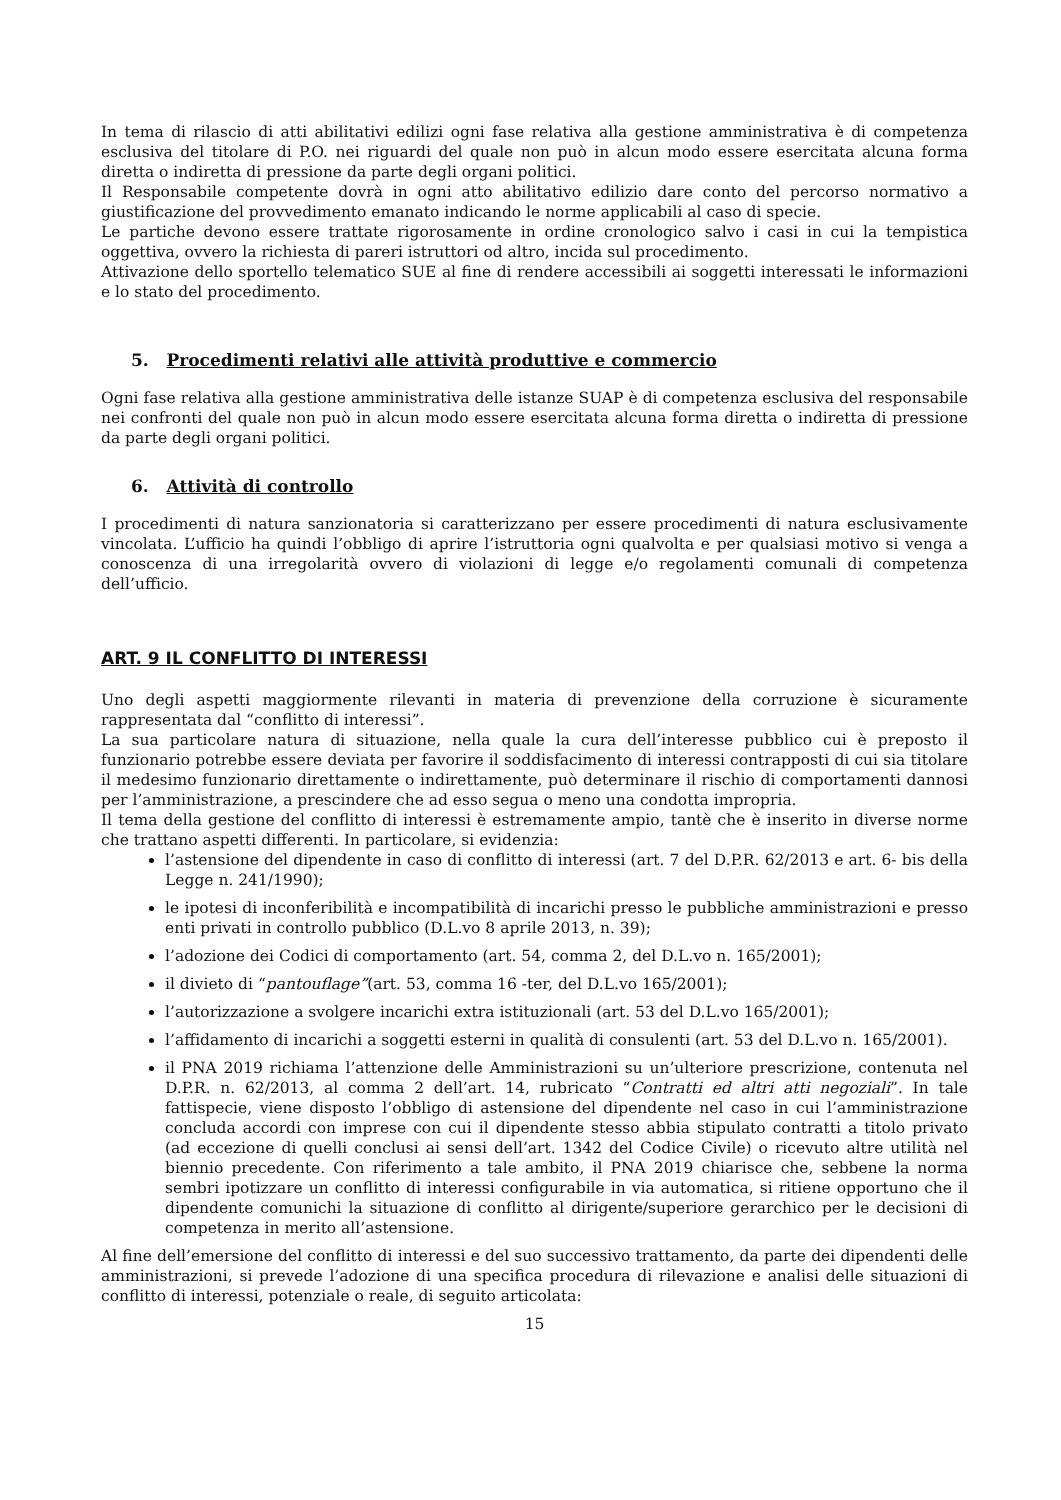In tema di rilascio di atti abilitativi edilizi ogni fase relativa alla gestione amministrativa è di competenza esclusiva del titolare di P.O. nei riguardi del quale non può in alcun modo essere esercitata alcuna forma diretta o indiretta di pressione da parte degli organi politici.
Il Responsabile competente dovrà in ogni atto abilitativo edilizio dare conto del percorso normativo a giustificazione del provvedimento emanato indicando le norme applicabili al caso di specie.
Le partiche devono essere trattate rigorosamente in ordine cronologico salvo i casi in cui la tempistica oggettiva, ovvero la richiesta di pareri istruttori od altro, incida sul procedimento.
Attivazione dello sportello telematico SUE al fine di rendere accessibili ai soggetti interessati le informazioni e lo stato del procedimento.
5. Procedimenti relativi alle attività produttive e commercio
Ogni fase relativa alla gestione amministrativa delle istanze SUAP è di competenza esclusiva del responsabile nei confronti del quale non può in alcun modo essere esercitata alcuna forma diretta o indiretta di pressione da parte degli organi politici.
6. Attività di controllo
I procedimenti di natura sanzionatoria si caratterizzano per essere procedimenti di natura esclusivamente vincolata. L’ufficio ha quindi l’obbligo di aprire l’istruttoria ogni qualvolta e per qualsiasi motivo si venga a conoscenza di una irregolarità ovvero di violazioni di legge e/o regolamenti comunali di competenza dell’ufficio.
ART. 9 IL CONFLITTO DI INTERESSI
Uno degli aspetti maggiormente rilevanti in materia di prevenzione della corruzione è sicuramente rappresentata dal “conflitto di interessi”.
La sua particolare natura di situazione, nella quale la cura dell’interesse pubblico cui è preposto il funzionario potrebbe essere deviata per favorire il soddisfacimento di interessi contrapposti di cui sia titolare il medesimo funzionario direttamente o indirettamente, può determinare il rischio di comportamenti dannosi per l’amministrazione, a prescindere che ad esso segua o meno una condotta impropria.
Il tema della gestione del conflitto di interessi è estremamente ampio, tantè che è inserito in diverse norme che trattano aspetti differenti. In particolare, si evidenzia:
l’astensione del dipendente in caso di conflitto di interessi (art. 7 del D.P.R. 62/2013 e art. 6- bis della Legge n. 241/1990);
le ipotesi di inconferibilità e incompatibilità di incarichi presso le pubbliche amministrazioni e presso enti privati in controllo pubblico (D.L.vo 8 aprile 2013, n. 39);
l’adozione dei Codici di comportamento (art. 54, comma 2, del D.L.vo n. 165/2001);
il divieto di “pantouflage”(art. 53, comma 16 -ter, del D.L.vo 165/2001);
l’autorizzazione a svolgere incarichi extra istituzionali (art. 53 del D.L.vo 165/2001);
l’affidamento di incarichi a soggetti esterni in qualità di consulenti (art. 53 del D.L.vo n. 165/2001).
il PNA 2019 richiama l’attenzione delle Amministrazioni su un’ulteriore prescrizione, contenuta nel D.P.R. n. 62/2013, al comma 2 dell’art. 14, rubricato “Contratti ed altri atti negoziali”. In tale fattispecie, viene disposto l’obbligo di astensione del dipendente nel caso in cui l’amministrazione concluda accordi con imprese con cui il dipendente stesso abbia stipulato contratti a titolo privato (ad eccezione di quelli conclusi ai sensi dell’art. 1342 del Codice Civile) o ricevuto altre utilità nel biennio precedente. Con riferimento a tale ambito, il PNA 2019 chiarisce che, sebbene la norma sembri ipotizzare un conflitto di interessi configurabile in via automatica, si ritiene opportuno che il dipendente comunichi la situazione di conflitto al dirigente/superiore gerarchico per le decisioni di competenza in merito all’astensione.
Al fine dell’emersione del conflitto di interessi e del suo successivo trattamento, da parte dei dipendenti delle amministrazioni, si prevede l’adozione di una specifica procedura di rilevazione e analisi delle situazioni di conflitto di interessi, potenziale o reale, di seguito articolata:
15